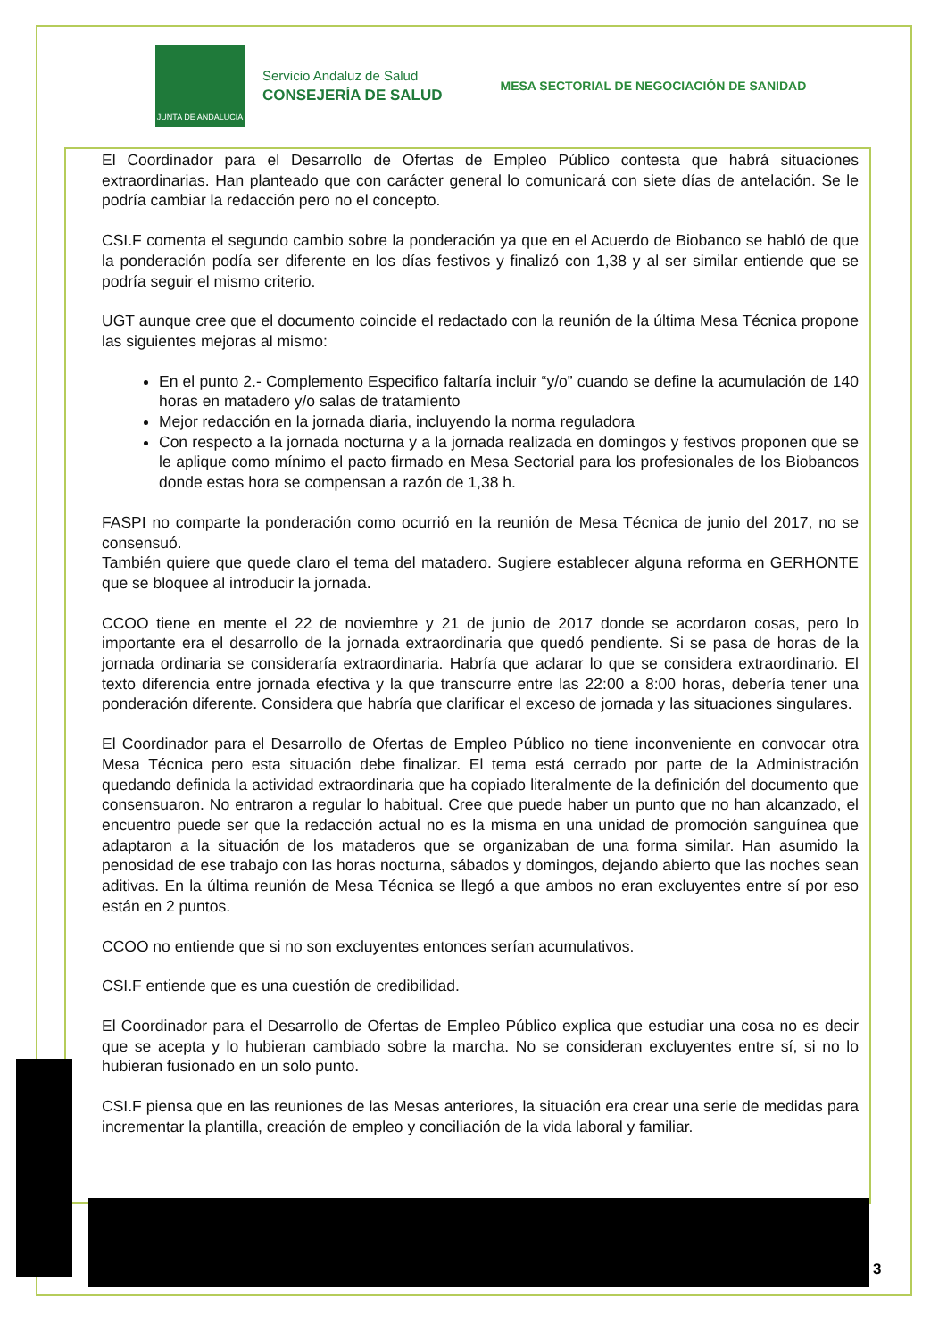JUNTA DE ANDALUCIA
Servicio Andaluz de Salud
CONSEJERÍA DE SALUD
MESA SECTORIAL DE NEGOCIACIÓN DE SANIDAD
El Coordinador para el Desarrollo de Ofertas de Empleo Público contesta que habrá situaciones extraordinarias. Han planteado que con carácter general lo comunicará con siete días de antelación. Se le podría cambiar la redacción pero no el concepto.
CSI.F comenta el segundo cambio sobre la ponderación ya que en el Acuerdo de Biobanco se habló de que la ponderación podía ser diferente en los días festivos y finalizó con 1,38 y al ser similar entiende que se podría seguir el mismo criterio.
UGT aunque cree que el documento coincide el redactado con la reunión de la última Mesa Técnica propone las siguientes mejoras al mismo:
En el punto 2.- Complemento Especifico faltaría incluir “y/o” cuando se define la acumulación de 140 horas en matadero y/o salas de tratamiento
Mejor redacción en la jornada diaria, incluyendo la norma reguladora
Con respecto a la jornada nocturna y a la jornada realizada en domingos y festivos proponen que se le aplique como mínimo el pacto firmado en Mesa Sectorial para los profesionales de los Biobancos donde estas hora se compensan a razón de 1,38 h.
FASPI no comparte la ponderación como ocurrió en la reunión de Mesa Técnica de junio del 2017, no se consensuó.
También quiere que quede claro el tema del matadero. Sugiere establecer alguna reforma en GERHONTE que se bloquee al introducir la jornada.
CCOO tiene en mente el 22 de noviembre y 21 de junio de 2017 donde se acordaron cosas, pero lo importante era el desarrollo de la jornada extraordinaria que quedó pendiente. Si se pasa de horas de la jornada ordinaria se consideraría extraordinaria. Habría que aclarar lo que se considera extraordinario. El texto diferencia entre jornada efectiva y la que transcurre entre las 22:00 a 8:00 horas, debería tener una ponderación diferente. Considera que habría que clarificar el exceso de jornada y las situaciones singulares.
El Coordinador para el Desarrollo de Ofertas de Empleo Público no tiene inconveniente en convocar otra Mesa Técnica pero esta situación debe finalizar. El tema está cerrado por parte de la Administración quedando definida la actividad extraordinaria que ha copiado literalmente de la definición del documento que consensuaron. No entraron a regular lo habitual. Cree que puede haber un punto que no han alcanzado, el encuentro puede ser que la redacción actual no es la misma en una unidad de promoción sanguínea que adaptaron a la situación de los mataderos que se organizaban de una forma similar. Han asumido la penosidad de ese trabajo con las horas nocturna, sábados y domingos, dejando abierto que las noches sean aditivas. En la última reunión de Mesa Técnica se llegó a que ambos no eran excluyentes entre sí por eso están en 2 puntos.
CCOO no entiende que si no son excluyentes entonces serían acumulativos.
CSI.F entiende que es una cuestión de credibilidad.
El Coordinador para el Desarrollo de Ofertas de Empleo Público explica que estudiar una cosa no es decir que se acepta y lo hubieran cambiado sobre la marcha. No se consideran excluyentes entre sí, si no lo hubieran fusionado en un solo punto.
CSI.F piensa que en las reuniones de las Mesas anteriores, la situación era crear una serie de medidas para incrementar la plantilla, creación de empleo y conciliación de la vida laboral y familiar.
3